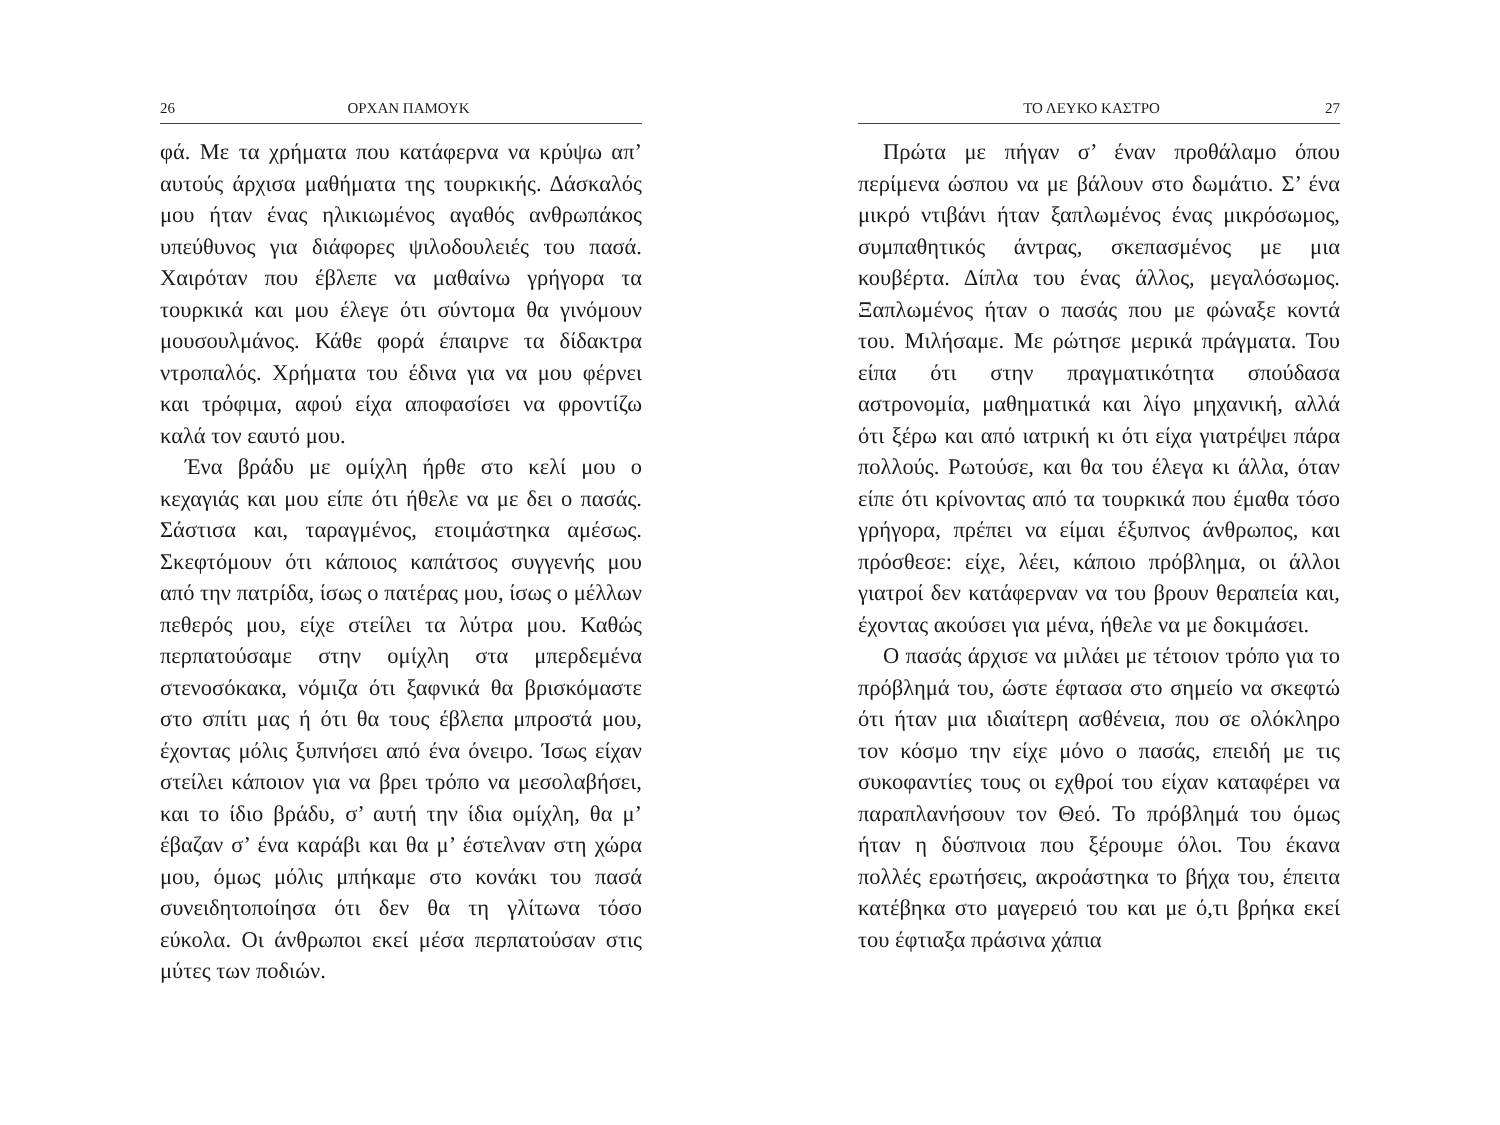26 ΟΡΧΑΝ ΠΑΜΟΥΚ
φά. Με τα χρήματα που κατάφερνα να κρύψω απ’ αυτούς άρχισα μαθήματα της τουρκικής. Δάσκαλός μου ήταν ένας ηλικιωμένος αγαθός ανθρωπάκος υπεύθυνος για διάφορες ψιλοδουλειές του πασά. Χαιρόταν που έβλεπε να μαθαίνω γρήγορα τα τουρκικά και μου έλεγε ότι σύντομα θα γινόμουν μουσουλμάνος. Κάθε φορά έπαιρνε τα δίδακτρα ντροπαλός. Χρήματα του έδινα για να μου φέρνει και τρόφιμα, αφού είχα αποφασίσει να φροντίζω καλά τον εαυτό μου.
Ένα βράδυ με ομίχλη ήρθε στο κελί μου ο κεχαγιάς και μου είπε ότι ήθελε να με δει ο πασάς. Σάστισα και, ταραγμένος, ετοιμάστηκα αμέσως. Σκεφτόμουν ότι κάποιος καπάτσος συγγενής μου από την πατρίδα, ίσως ο πατέρας μου, ίσως ο μέλλων πεθερός μου, είχε στείλει τα λύτρα μου. Καθώς περπατούσαμε στην ομίχλη στα μπερδεμένα στενοσόκακα, νόμιζα ότι ξαφνικά θα βρισκόμαστε στο σπίτι μας ή ότι θα τους έβλεπα μπροστά μου, έχοντας μόλις ξυπνήσει από ένα όνειρο. Ίσως είχαν στείλει κάποιον για να βρει τρόπο να μεσολαβήσει, και το ίδιο βράδυ, σ’ αυτή την ίδια ομίχλη, θα μ’ έβαζαν σ’ ένα καράβι και θα μ’ έστελναν στη χώρα μου, όμως μόλις μπήκαμε στο κονάκι του πασά συνειδητοποίησα ότι δεν θα τη γλίτωνα τόσο εύκολα. Οι άνθρωποι εκεί μέσα περπατούσαν στις μύτες των ποδιών.
ΤΟ ΛΕΥΚΟ ΚΑΣΤΡΟ 27
Πρώτα με πήγαν σ’ έναν προθάλαμο όπου περίμενα ώσπου να με βάλουν στο δωμάτιο. Σ’ ένα μικρό ντιβάνι ήταν ξαπλωμένος ένας μικρόσωμος, συμπαθητικός άντρας, σκεπασμένος με μια κουβέρτα. Δίπλα του ένας άλλος, μεγαλόσωμος. Ξαπλωμένος ήταν ο πασάς που με φώναξε κοντά του. Μιλήσαμε. Με ρώτησε μερικά πράγματα. Του είπα ότι στην πραγματικότητα σπούδασα αστρονομία, μαθηματικά και λίγο μηχανική, αλλά ότι ξέρω και από ιατρική κι ότι είχα γιατρέψει πάρα πολλούς. Ρωτούσε, και θα του έλεγα κι άλλα, όταν είπε ότι κρίνοντας από τα τουρκικά που έμαθα τόσο γρήγορα, πρέπει να είμαι έξυπνος άνθρωπος, και πρόσθεσε: είχε, λέει, κάποιο πρόβλημα, οι άλλοι γιατροί δεν κατάφερναν να του βρουν θεραπεία και, έχοντας ακούσει για μένα, ήθελε να με δοκιμάσει.
Ο πασάς άρχισε να μιλάει με τέτοιον τρόπο για το πρόβλημά του, ώστε έφτασα στο σημείο να σκεφτώ ότι ήταν μια ιδιαίτερη ασθένεια, που σε ολόκληρο τον κόσμο την είχε μόνο ο πασάς, επειδή με τις συκοφαντίες τους οι εχθροί του είχαν καταφέρει να παραπλανήσουν τον Θεό. Το πρόβλημά του όμως ήταν η δύσπνοια που ξέρουμε όλοι. Του έκανα πολλές ερωτήσεις, ακροάστηκα το βήχα του, έπειτα κατέβηκα στο μαγερειό του και με ό,τι βρήκα εκεί του έφτιαξα πράσινα χάπια